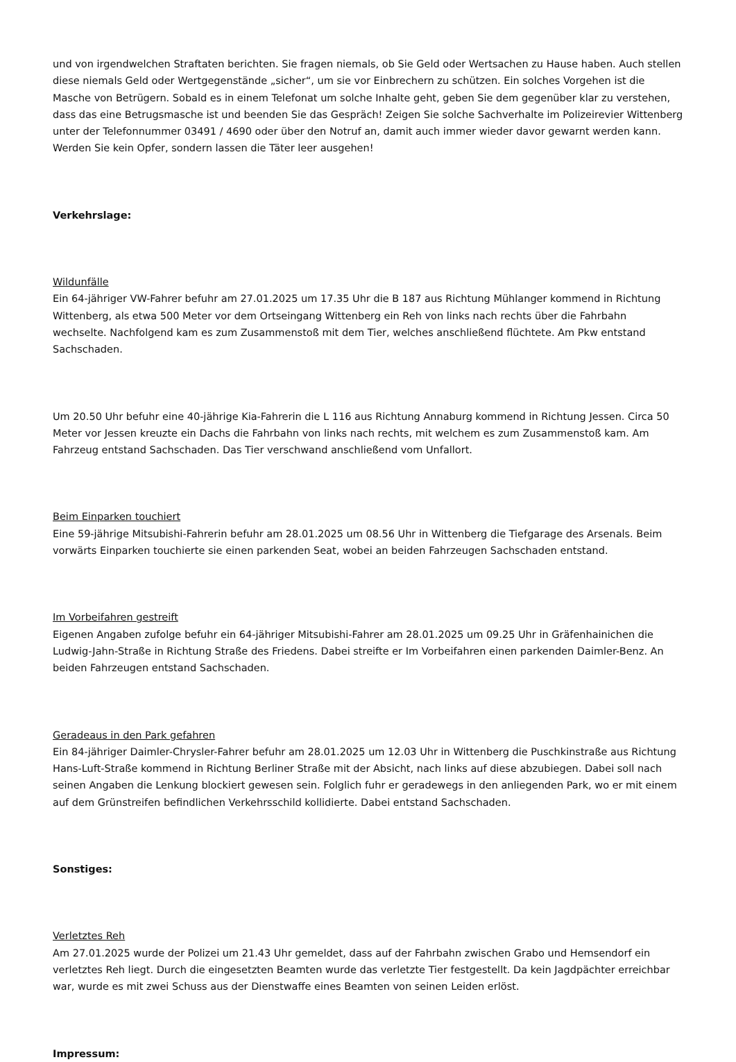und von irgendwelchen Straftaten berichten. Sie fragen niemals, ob Sie Geld oder Wertsachen zu Hause haben. Auch stellen diese niemals Geld oder Wertgegenstände „sicher“, um sie vor Einbrechern zu schützen. Ein solches Vorgehen ist die Masche von Betrügern. Sobald es in einem Telefonat um solche Inhalte geht, geben Sie dem gegenüber klar zu verstehen, dass das eine Betrugsmasche ist und beenden Sie das Gespräch! Zeigen Sie solche Sachverhalte im Polizeirevier Wittenberg unter der Telefonnummer 03491 / 4690 oder über den Notruf an, damit auch immer wieder davor gewarnt werden kann. Werden Sie kein Opfer, sondern lassen die Täter leer ausgehen!
Verkehrslage:
Wildunfälle
Ein 64-jähriger VW-Fahrer befuhr am 27.01.2025 um 17.35 Uhr die B 187 aus Richtung Mühlanger kommend in Richtung Wittenberg, als etwa 500 Meter vor dem Ortseingang Wittenberg ein Reh von links nach rechts über die Fahrbahn wechselte. Nachfolgend kam es zum Zusammenstoß mit dem Tier, welches anschließend flüchtete. Am Pkw entstand Sachschaden.
Um 20.50 Uhr befuhr eine 40-jährige Kia-Fahrerin die L 116 aus Richtung Annaburg kommend in Richtung Jessen. Circa 50 Meter vor Jessen kreuzte ein Dachs die Fahrbahn von links nach rechts, mit welchem es zum Zusammenstoß kam. Am Fahrzeug entstand Sachschaden. Das Tier verschwand anschließend vom Unfallort.
Beim Einparken touchiert
Eine 59-jährige Mitsubishi-Fahrerin befuhr am 28.01.2025 um 08.56 Uhr in Wittenberg die Tiefgarage des Arsenals. Beim vorwärts Einparken touchierte sie einen parkenden Seat, wobei an beiden Fahrzeugen Sachschaden entstand.
Im Vorbeifahren gestreift
Eigenen Angaben zufolge befuhr ein 64-jähriger Mitsubishi-Fahrer am 28.01.2025 um 09.25 Uhr in Gräfenhainichen die Ludwig-Jahn-Straße in Richtung Straße des Friedens. Dabei streifte er Im Vorbeifahren einen parkenden Daimler-Benz. An beiden Fahrzeugen entstand Sachschaden.
Geradeaus in den Park gefahren
Ein 84-jähriger Daimler-Chrysler-Fahrer befuhr am 28.01.2025 um 12.03 Uhr in Wittenberg die Puschkinstraße aus Richtung Hans-Luft-Straße kommend in Richtung Berliner Straße mit der Absicht, nach links auf diese abzubiegen. Dabei soll nach seinen Angaben die Lenkung blockiert gewesen sein. Folglich fuhr er geradewegs in den anliegenden Park, wo er mit einem auf dem Grünstreifen befindlichen Verkehrsschild kollidierte. Dabei entstand Sachschaden.
Sonstiges:
Verletztes Reh
Am 27.01.2025 wurde der Polizei um 21.43 Uhr gemeldet, dass auf der Fahrbahn zwischen Grabo und Hemsendorf ein verletztes Reh liegt. Durch die eingesetzten Beamten wurde das verletzte Tier festgestellt. Da kein Jagdpächter erreichbar war, wurde es mit zwei Schuss aus der Dienstwaffe eines Beamten von seinen Leiden erlöst.
Impressum: